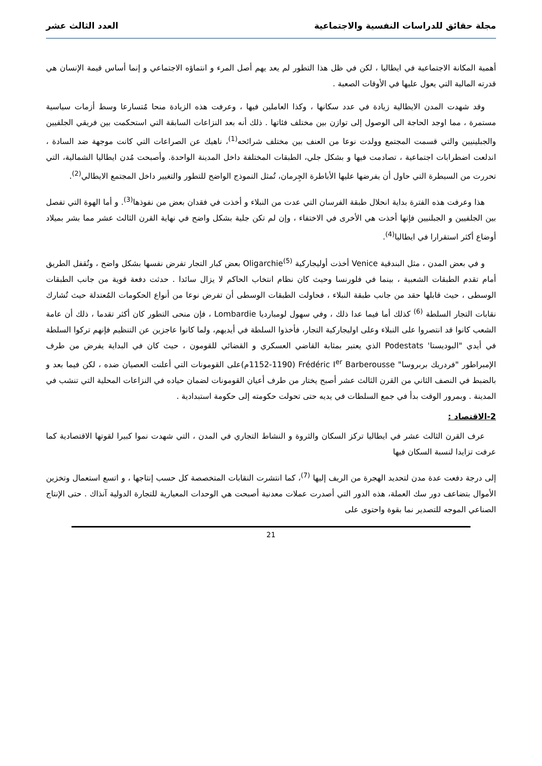مجلة حقائق للدراسات النفسية والاجتماعية العدد الثالث عشر
أهمية المكانة الاجتماعية في ايطاليا ، لكن في ظل هذا التطور لم يعد يهم أصل المرء و انتماؤه الاجتماعي و إنما أساس قيمة الإنسان هي قدرته المالية التي يعول عليها في الأوقات الصعبة .
وقد شهدت المدن الايطالية زيادة في عدد سكانها ، وكذا العاملين فيها ، وعرفت هذه الزيادة منحا مُتسارعا وسط أزمات سياسية مستمرة ، مما اوجد الحاجة الى الوصول إلى توازن بين مختلف فئاتها . ذلك أنه بعد النزاعات السابقة التي استحكمت بين فريقي الجلفيين والجبلينيين والتي قسمت المجتمع وولدت نوعا من العنف بين مختلف شرائحه<sup>(1)</sup>، ناهيك عن الصراعات التي كانت موجهة ضد السادة ، اندلعت اضطرابات اجتماعية ، تصادمت فيها و بشكل جلي، الطبقات المختلفة داخل المدينة الواحدة. وأصبحت مُدن ايطاليا الشمالية، التي تحررت من السيطرة التي حاول أن يفرضها عليها الأباطرة الجِرمان، تُمثل النموذج الواضح للتطور والتغيير داخل المجتمع الايطالي<sup>(2)</sup>.
هذا وعرفت هذه الفترة بداية انحلال طبقة الفرسان التي عدت من النبلاء و أخذت في فقدان بعض من نفوذها<sup>(3)</sup>. و أما الهوة التي تفصل بين الجلفيين و الجبلنيين فإنها أخذت هي الأخرى في الاختفاء ، وإن لم تكن جلية بشكل واضح في نهاية القرن الثالث عشر مما بشر بميلاد أوضاع أكثر استقرارا في ايطاليا<sup>(4)</sup>.
و في بعض المدن ، مثل البندقية Venice أخذت أوليجاركية Oligarchie<sup>(5)</sup> بعض كبار التجار تفرض نفسها بشكل واضح ، وتُقفل الطريق أمام تقدم الطبقات الشعبية ، بينما في فلورنسا وحيث كان نظام انتخاب الحاكم لا يزال سائدا . حدثت دفعة قوية من جانب الطبقات الوسطى ، حيث قابلها حقد من جانب طبقة النبلاء ، فحاولت الطبقات الوسطى أن تفرض نوعا من أنواع الحكومات المُعتدلة حيث تُشارك نقابات التجار السلطة <sup>(6)</sup> كذلك أما فيما عدا ذلك ، وفي سهول لومبارديا Lombardie ، فإن منحى التطور كان أكثر تقدما ، ذلك أن عامة الشعب كانوا قد انتصروا على النبلاء وعلى اوليجاركية التجار، فأخذوا السلطة في أيديهم، ولما كانوا عاجزين عن التنظيم فإنهم تركوا السلطة في أيدي "البوديستا' Podestats الذي يعتبر بمثابة القاضي العسكري و القضائي للقومون ، حيث كان في البداية يفرض من طرف الإمبراطور "فردريك بربروسا" Frédéric I<sup>er</sup> Barberousse (1152-1190م)على القومونات التي أعلنت العصيان ضده ، لكن فيما بعد و بالضبط في النصف الثاني من القرن الثالث عشر أصبح يختار من طرف أعيان القومونات لضمان حياده في النزاعات المحلية التي تنشب في المدينة . وبمرور الوقت بدأ في جمع السلطات في يديه حتى تحولت حكومته إلى حكومة استبدادية .
2-الاقتصاد :
عرف القرن الثالث عشر في ايطاليا تركز السكان والثروة و النشاط التجاري في المدن ، التي شهدت نموا كبيرا لقوتها الاقتصادية كما عرفت تزايدا لنسبة السكان فيها
إلى درجة دفعت عدة مدن لتحديد الهجرة من الريف إليها <sup>(7)</sup>، كما انتشرت النقابات المتخصصة كل حسب إنتاجها ، و اتسع استعمال وتخزين الأموال بتضاعف دور سك العملة، هذه الدور التي أصدرت عملات معدنية أصبحت هي الوحدات المعيارية للتجارة الدولية آنذاك . حتى الإنتاج الصناعي الموجه للتصدير نما بقوة واحتوى على
21